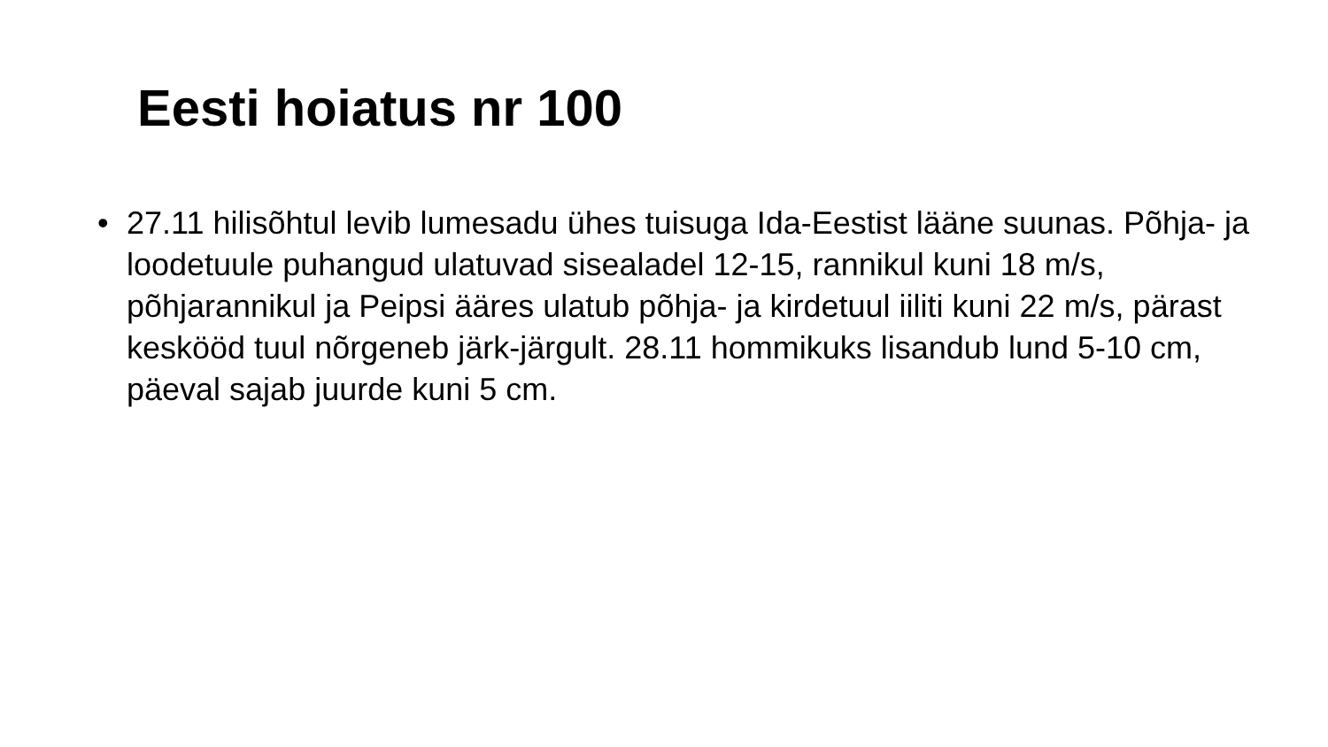Eesti hoiatus nr 100
• 27.11 hilisõhtul levib lumesadu ühes tuisuga Ida-Eestist lääne suunas. Põhja- ja loodetuule puhangud ulatuvad sisealadel 12-15, rannikul kuni 18 m/s, põhjarannikul ja Peipsi ääres ulatub põhja- ja kirdetuul iiliti kuni 22 m/s, pärast keskööd tuul nõrgeneb järk-järgult. 28.11 hommikuks lisandub lund 5-10 cm, päeval sajab juurde kuni 5 cm.